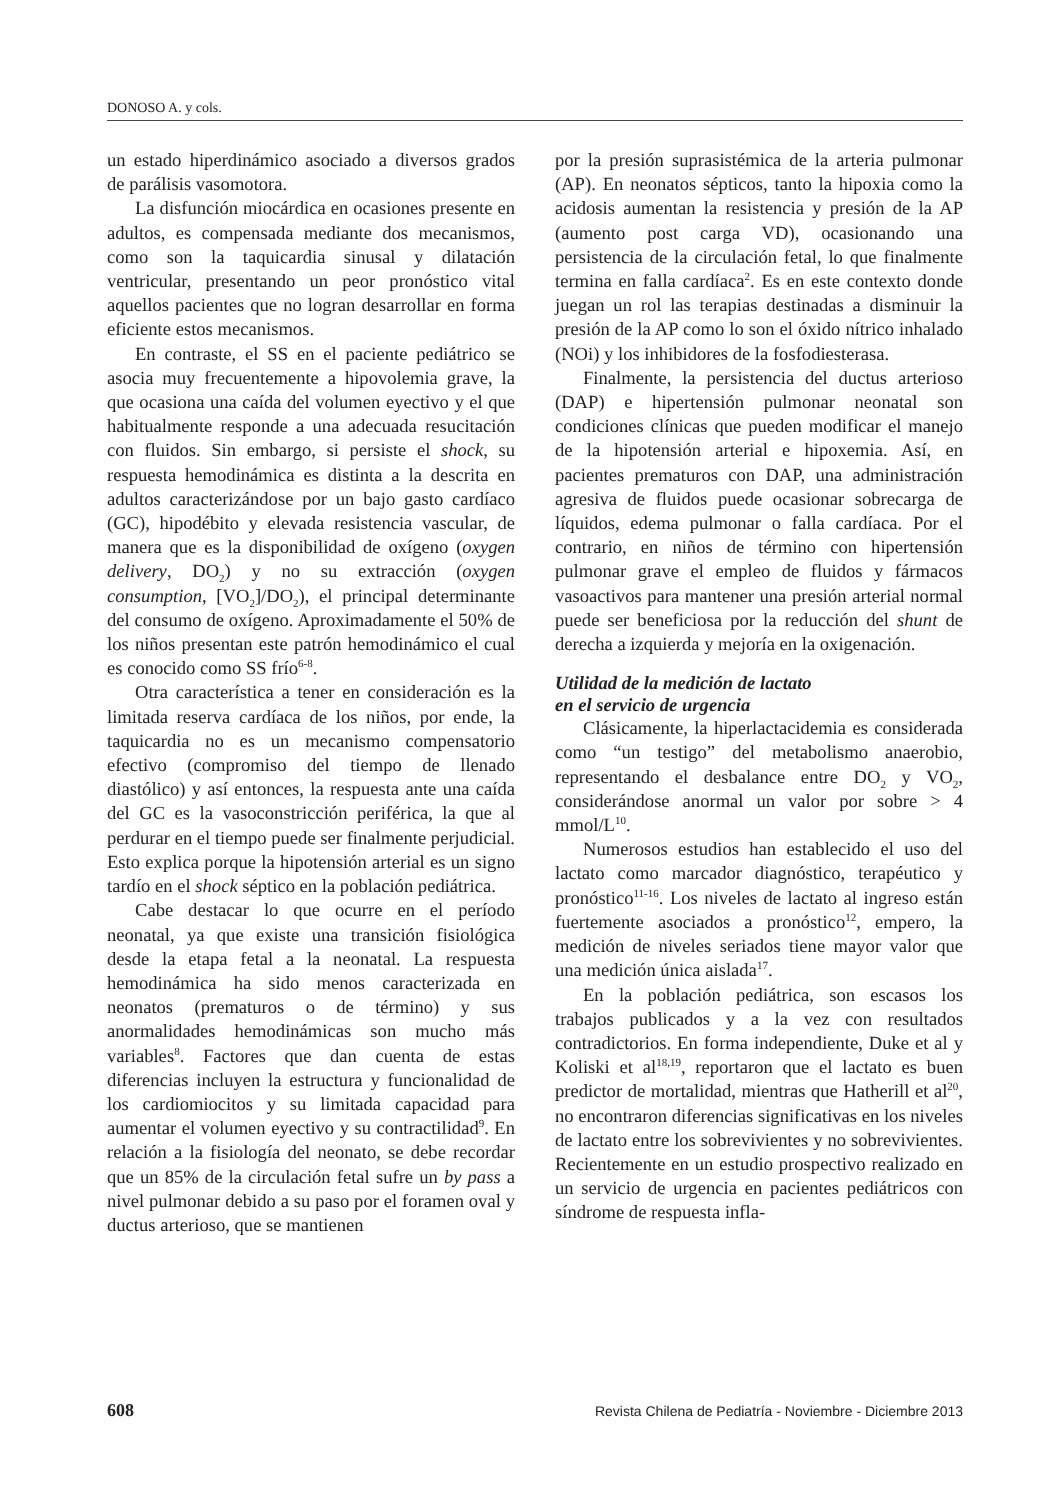DONOSO A. y cols.
un estado hiperdinámico asociado a diversos grados de parálisis vasomotora.
La disfunción miocárdica en ocasiones presente en adultos, es compensada mediante dos mecanismos, como son la taquicardia sinusal y dilatación ventricular, presentando un peor pronóstico vital aquellos pacientes que no logran desarrollar en forma eficiente estos mecanismos.
En contraste, el SS en el paciente pediátrico se asocia muy frecuentemente a hipovolemia grave, la que ocasiona una caída del volumen eyectivo y el que habitualmente responde a una adecuada resucitación con fluidos. Sin embargo, si persiste el shock, su respuesta hemodinámica es distinta a la descrita en adultos caracterizándose por un bajo gasto cardíaco (GC), hipodébito y elevada resistencia vascular, de manera que es la disponibilidad de oxígeno (oxygen delivery, DO<sub>2</sub>) y no su extracción (oxygen consumption, [VO<sub>2</sub>]/DO<sub>2</sub>), el principal determinante del consumo de oxígeno. Aproximadamente el 50% de los niños presentan este patrón hemodinámico el cual es conocido como SS frío<sup>6-8</sup>.
Otra característica a tener en consideración es la limitada reserva cardíaca de los niños, por ende, la taquicardia no es un mecanismo compensatorio efectivo (compromiso del tiempo de llenado diastólico) y así entonces, la respuesta ante una caída del GC es la vasoconstricción periférica, la que al perdurar en el tiempo puede ser finalmente perjudicial. Esto explica porque la hipotensión arterial es un signo tardío en el shock séptico en la población pediátrica.
Cabe destacar lo que ocurre en el período neonatal, ya que existe una transición fisiológica desde la etapa fetal a la neonatal. La respuesta hemodinámica ha sido menos caracterizada en neonatos (prematuros o de término) y sus anormalidades hemodinámicas son mucho más variables<sup>8</sup>. Factores que dan cuenta de estas diferencias incluyen la estructura y funcionalidad de los cardiomiocitos y su limitada capacidad para aumentar el volumen eyectivo y su contractilidad<sup>9</sup>. En relación a la fisiología del neonato, se debe recordar que un 85% de la circulación fetal sufre un by pass a nivel pulmonar debido a su paso por el foramen oval y ductus arterioso, que se mantienen
por la presión suprasistémica de la arteria pulmonar (AP). En neonatos sépticos, tanto la hipoxia como la acidosis aumentan la resistencia y presión de la AP (aumento post carga VD), ocasionando una persistencia de la circulación fetal, lo que finalmente termina en falla cardíaca<sup>2</sup>. Es en este contexto donde juegan un rol las terapias destinadas a disminuir la presión de la AP como lo son el óxido nítrico inhalado (NOi) y los inhibidores de la fosfodiesterasa.
Finalmente, la persistencia del ductus arterioso (DAP) e hipertensión pulmonar neonatal son condiciones clínicas que pueden modificar el manejo de la hipotensión arterial e hipoxemia. Así, en pacientes prematuros con DAP, una administración agresiva de fluidos puede ocasionar sobrecarga de líquidos, edema pulmonar o falla cardíaca. Por el contrario, en niños de término con hipertensión pulmonar grave el empleo de fluidos y fármacos vasoactivos para mantener una presión arterial normal puede ser beneficiosa por la reducción del shunt de derecha a izquierda y mejoría en la oxigenación.
Utilidad de la medición de lactato
en el servicio de urgencia
Clásicamente, la hiperlactacidemia es considerada como “un testigo” del metabolismo anaerobio, representando el desbalance entre DO<sub>2</sub> y VO<sub>2</sub>, considerándose anormal un valor por sobre > 4 mmol/L<sup>10</sup>.
Numerosos estudios han establecido el uso del lactato como marcador diagnóstico, terapéutico y pronóstico<sup>11-16</sup>. Los niveles de lactato al ingreso están fuertemente asociados a pronóstico<sup>12</sup>, empero, la medición de niveles seriados tiene mayor valor que una medición única aislada<sup>17</sup>.
En la población pediátrica, son escasos los trabajos publicados y a la vez con resultados contradictorios. En forma independiente, Duke et al y Koliski et al<sup>18,19</sup>, reportaron que el lactato es buen predictor de mortalidad, mientras que Hatherill et al<sup>20</sup>, no encontraron diferencias significativas en los niveles de lactato entre los sobrevivientes y no sobrevivientes. Recientemente en un estudio prospectivo realizado en un servicio de urgencia en pacientes pediátricos con síndrome de respuesta infla-
608 Revista Chilena de Pediatría - Noviembre - Diciembre 2013